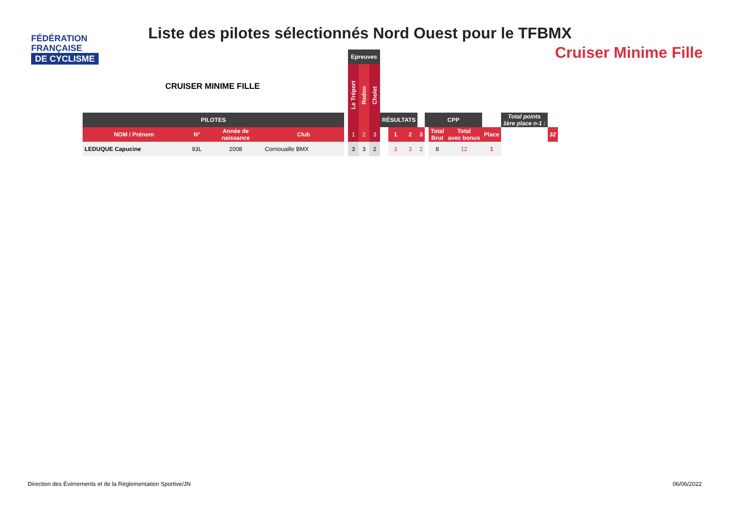FÉDÉRATION
FRANÇAISE
DE CYCLISME
Liste des pilotes sélectionnés Nord Ouest pour le TFBMX
Cruiser Minime Fille
CRUISER MINIME FILLE
| | | | | | Epreuves | | | | | | | | | | | | |
| | | | | | Le Tréport | Redon | Cholet | | | | | | | | | | |
| PILOTES | | | | | | | | RÉSULTATS | | | | CPP | | | | Total points 1ère place n-1 : | |
| NOM / Prénom | N° | Année de naissance | Club | | 1 | 2 | 3 | | 1 | 2 | 3 | | Total Brut | Total avec bonus | Place | | 32 |
| LEDUQUE Capucine | 93L | 2008 | Cornouaille BMX | | 3 | 3 | 2 | | 3 | 3 | 2 | | 8 | 12 | 1 | | |
Direction des Évènements et de la Réglementation Sportive/JN
06/06/2022